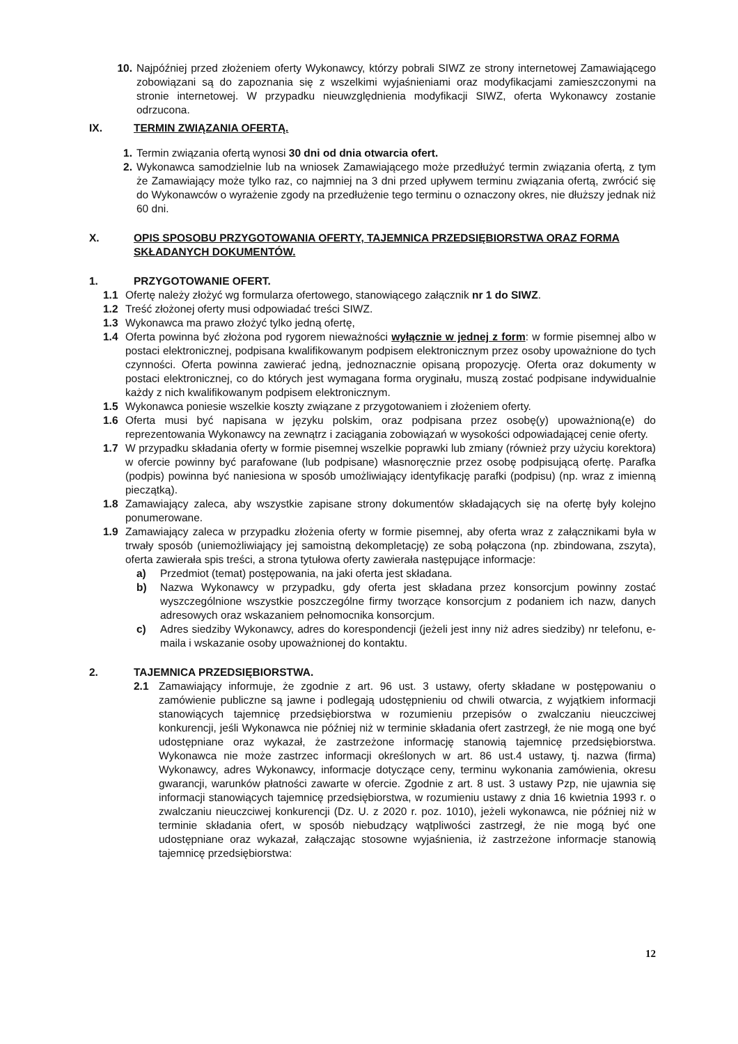10. Najpóźniej przed złożeniem oferty Wykonawcy, którzy pobrali SIWZ ze strony internetowej Zamawiającego zobowiązani są do zapoznania się z wszelkimi wyjaśnieniami oraz modyfikacjami zamieszczonymi na stronie internetowej. W przypadku nieuwzględnienia modyfikacji SIWZ, oferta Wykonawcy zostanie odrzucona.
IX. TERMIN ZWIĄZANIA OFERTĄ.
1. Termin związania ofertą wynosi 30 dni od dnia otwarcia ofert.
2. Wykonawca samodzielnie lub na wniosek Zamawiającego może przedłużyć termin związania ofertą, z tym że Zamawiający może tylko raz, co najmniej na 3 dni przed upływem terminu związania ofertą, zwrócić się do Wykonawców o wyrażenie zgody na przedłużenie tego terminu o oznaczony okres, nie dłuższy jednak niż 60 dni.
X. OPIS SPOSOBU PRZYGOTOWANIA OFERTY, TAJEMNICA PRZEDSIĘBIORSTWA ORAZ FORMA SKŁADANYCH DOKUMENTÓW.
1. PRZYGOTOWANIE OFERT.
1.1 Ofertę należy złożyć wg formularza ofertowego, stanowiącego załącznik nr 1 do SIWZ.
1.2 Treść złożonej oferty musi odpowiadać treści SIWZ.
1.3 Wykonawca ma prawo złożyć tylko jedną ofertę,
1.4 Oferta powinna być złożona pod rygorem nieważności wyłącznie w jednej z form: w formie pisemnej albo w postaci elektronicznej, podpisana kwalifikowanym podpisem elektronicznym przez osoby upoważnione do tych czynności. Oferta powinna zawierać jedną, jednoznacznie opisaną propozycję. Oferta oraz dokumenty w postaci elektronicznej, co do których jest wymagana forma oryginału, muszą zostać podpisane indywidualnie każdy z nich kwalifikowanym podpisem elektronicznym.
1.5 Wykonawca poniesie wszelkie koszty związane z przygotowaniem i złożeniem oferty.
1.6 Oferta musi być napisana w języku polskim, oraz podpisana przez osobę(y) upoważnioną(e) do reprezentowania Wykonawcy na zewnątrz i zaciągania zobowiązań w wysokości odpowiadającej cenie oferty.
1.7 W przypadku składania oferty w formie pisemnej wszelkie poprawki lub zmiany (również przy użyciu korektora) w ofercie powinny być parafowane (lub podpisane) własnoręcznie przez osobę podpisującą ofertę. Parafka (podpis) powinna być naniesiona w sposób umożliwiający identyfikację parafki (podpisu) (np. wraz z imienną pieczątką).
1.8 Zamawiający zaleca, aby wszystkie zapisane strony dokumentów składających się na ofertę były kolejno ponumerowane.
1.9 Zamawiający zaleca w przypadku złożenia oferty w formie pisemnej, aby oferta wraz z załącznikami była w trwały sposób (uniemożliwiający jej samoistną dekompletację) ze sobą połączona (np. zbindowana, zszyta), oferta zawierała spis treści, a strona tytułowa oferty zawierała następujące informacje:
a) Przedmiot (temat) postępowania, na jaki oferta jest składana.
b) Nazwa Wykonawcy w przypadku, gdy oferta jest składana przez konsorcjum powinny zostać wyszczególnione wszystkie poszczególne firmy tworzące konsorcjum z podaniem ich nazw, danych adresowych oraz wskazaniem pełnomocnika konsorcjum.
c) Adres siedziby Wykonawcy, adres do korespondencji (jeżeli jest inny niż adres siedziby) nr telefonu, e-maila i wskazanie osoby upoważnionej do kontaktu.
2. TAJEMNICA PRZEDSIĘBIORSTWA.
2.1 Zamawiający informuje, że zgodnie z art. 96 ust. 3 ustawy, oferty składane w postępowaniu o zamówienie publiczne są jawne i podlegają udostępnieniu od chwili otwarcia, z wyjątkiem informacji stanowiących tajemnicę przedsiębiorstwa w rozumieniu przepisów o zwalczaniu nieuczciwej konkurencji, jeśli Wykonawca nie później niż w terminie składania ofert zastrzegł, że nie mogą one być udostępniane oraz wykazał, że zastrzeżone informację stanowią tajemnicę przedsiębiorstwa. Wykonawca nie może zastrzec informacji określonych w art. 86 ust.4 ustawy, tj. nazwa (firma) Wykonawcy, adres Wykonawcy, informacje dotyczące ceny, terminu wykonania zamówienia, okresu gwarancji, warunków płatności zawarte w ofercie. Zgodnie z art. 8 ust. 3 ustawy Pzp, nie ujawnia się informacji stanowiących tajemnicę przedsiębiorstwa, w rozumieniu ustawy z dnia 16 kwietnia 1993 r. o zwalczaniu nieuczciwej konkurencji (Dz. U. z 2020 r. poz. 1010), jeżeli wykonawca, nie później niż w terminie składania ofert, w sposób niebudzący wątpliwości zastrzegł, że nie mogą być one udostępniane oraz wykazał, załączając stosowne wyjaśnienia, iż zastrzeżone informacje stanowią tajemnicę przedsiębiorstwa:
12